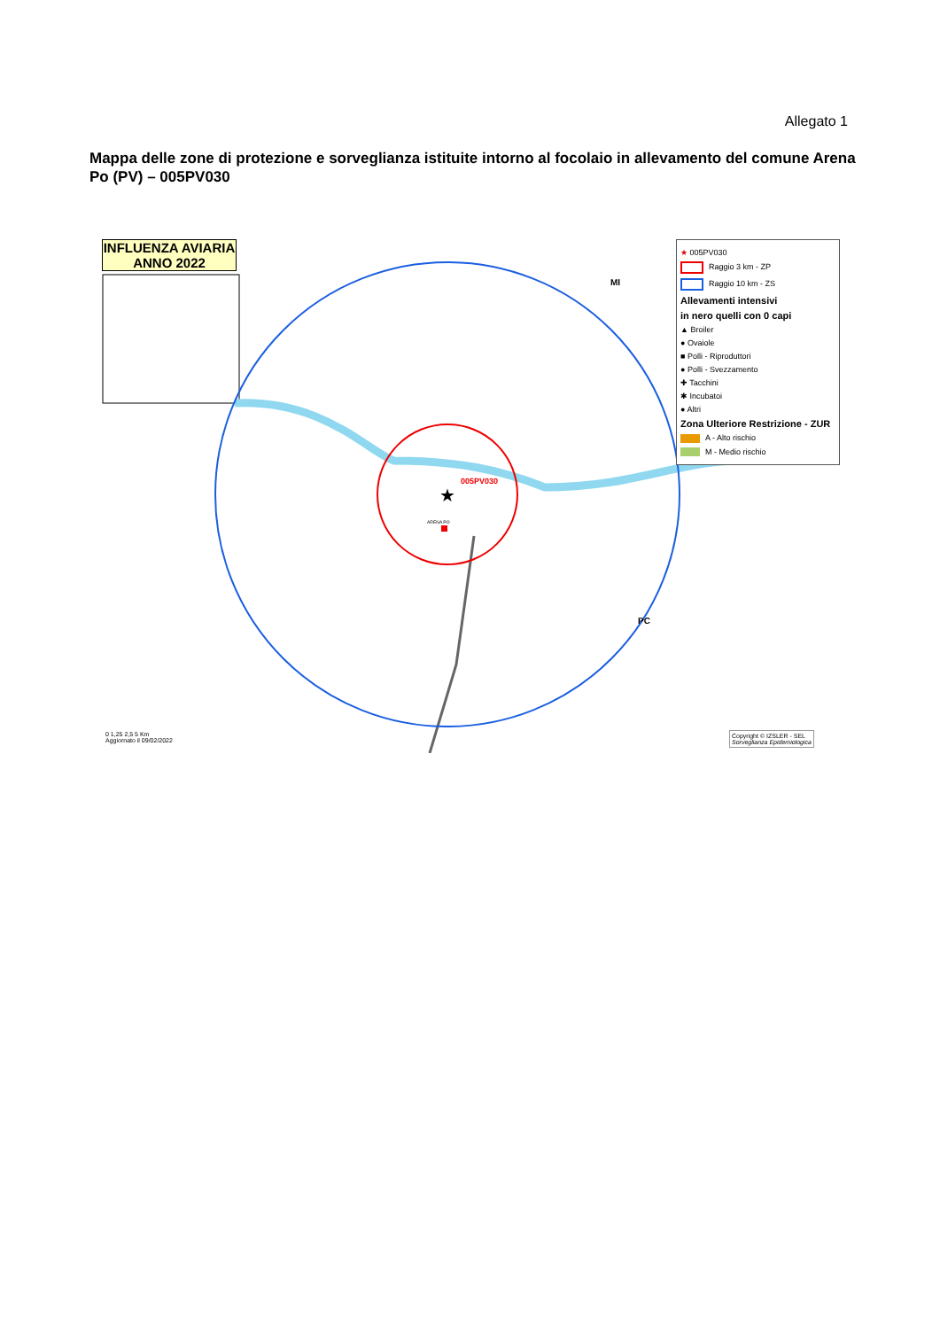Allegato 1
Mappa delle zone di protezione e sorveglianza istituite intorno al focolaio in allevamento del comune Arena Po (PV) – 005PV030
★
005PV030
ARENA PO
MI
PC
INFLUENZA AVIARIA
ANNO 2022
★ 005PV030
Raggio 3 km - ZP
Raggio 10 km - ZS
Allevamenti intensivi
in nero quelli con 0 capi
▲ Broiler
● Ovaiole
■ Polli - Riproduttori
● Polli - Svezzamento
✚ Tacchini
✱ Incubatoi
● Altri
Zona Ulteriore Restrizione - ZUR
A - Alto rischio
M - Medio rischio
0 1,25 2,5 5 Km
Aggiornato il 09/02/2022
Copyright © IZSLER - SEL
Sorveglianza Epidemiologica